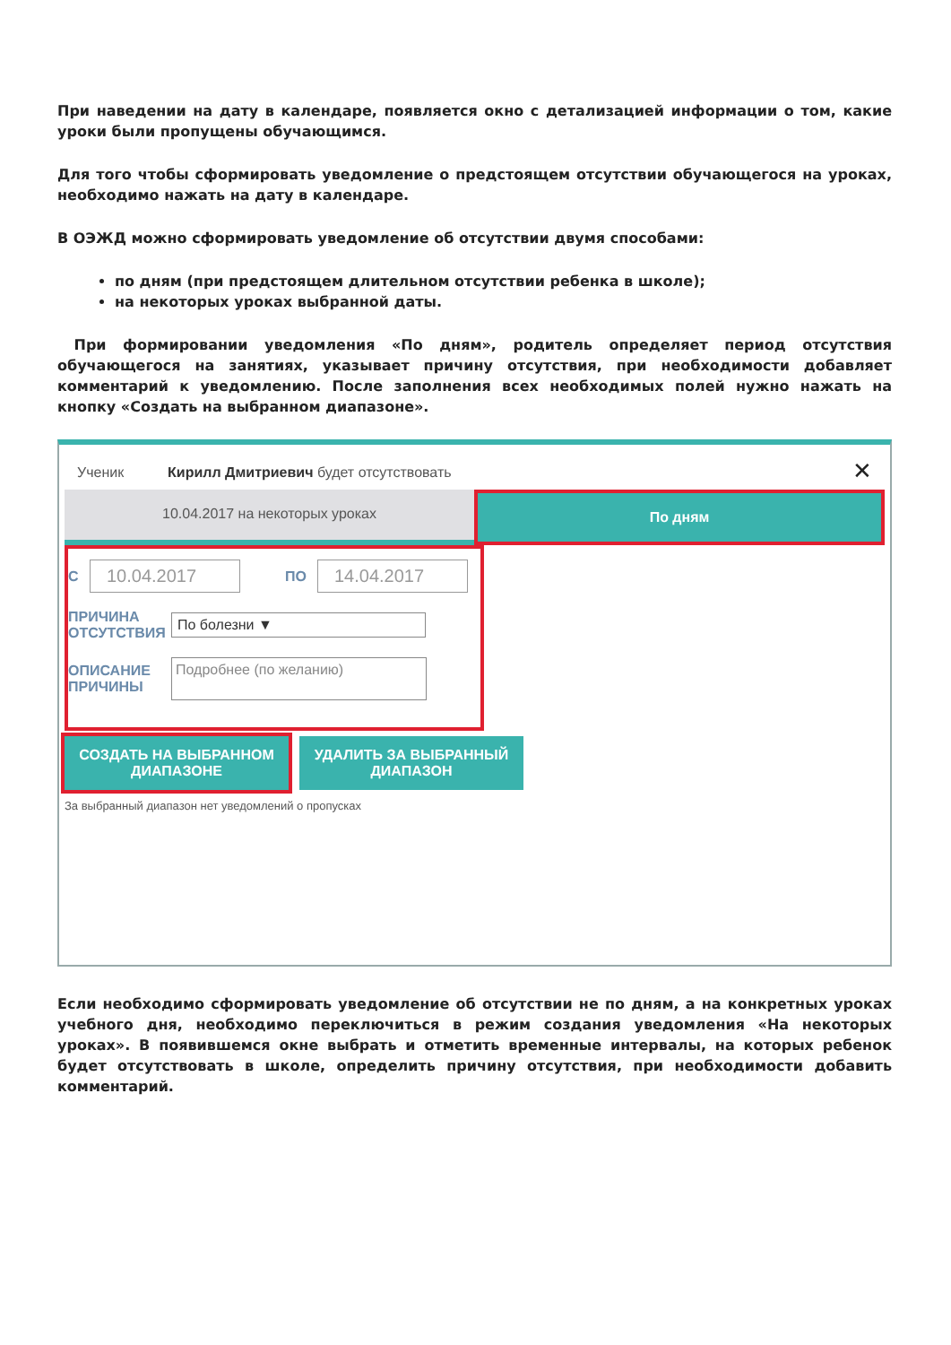При наведении на дату в календаре, появляется окно с детализацией информации о том, какие уроки были пропущены обучающимся.
Для того чтобы сформировать уведомление о предстоящем отсутствии обучающегося на уроках, необходимо нажать на дату в календаре.
В ОЭЖД можно сформировать уведомление об отсутствии двумя способами:
по дням (при предстоящем длительном отсутствии ребенка в школе);
на некоторых уроках выбранной даты.
При формировании уведомления «По дням», родитель определяет период отсутствия обучающегося на занятиях, указывает причину отсутствия, при необходимости добавляет комментарий к уведомлению. После заполнения всех необходимых полей нужно нажать на кнопку «Создать на выбранном диапазоне».
Ученик Кирилл Дмитриевич будет отсутствовать
✕
10.04.2017 на некоторых уроках По дням
С 10.04.2017 ПО 14.04.2017
ПРИЧИНА ОТСУТСТВИЯ По болезни ▼
ОПИСАНИЕ ПРИЧИНЫ Подробнее (по желанию)
СОЗДАТЬ НА ВЫБРАННОМ ДИАПАЗОНЕ
УДАЛИТЬ ЗА ВЫБРАННЫЙ ДИАПАЗОН
За выбранный диапазон нет уведомлений о пропусках
Если необходимо сформировать уведомление об отсутствии не по дням, а на конкретных уроках учебного дня, необходимо переключиться в режим создания уведомления «На некоторых уроках». В появившемся окне выбрать и отметить временные интервалы, на которых ребенок будет отсутствовать в школе, определить причину отсутствия, при необходимости добавить комментарий.